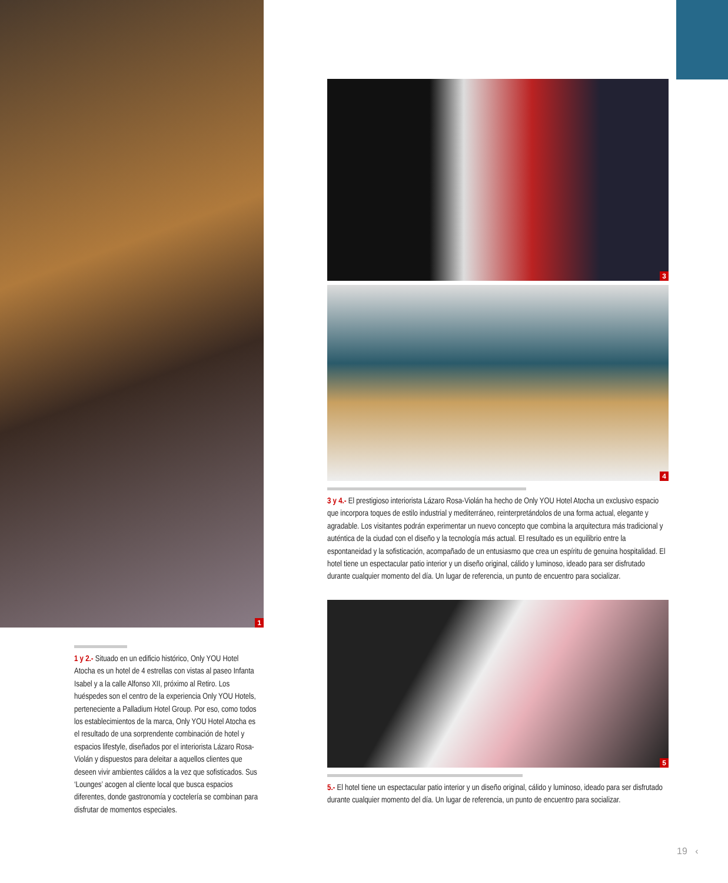1
1 y 2.- Situado en un edificio histórico, Only YOU Hotel Atocha es un hotel de 4 estrellas con vistas al paseo Infanta Isabel y a la calle Alfonso XII, próximo al Retiro. Los huéspedes son el centro de la experiencia Only YOU Hotels, perteneciente a Palladium Hotel Group. Por eso, como todos los establecimientos de la marca, Only YOU Hotel Atocha es el resultado de una sorprendente combinación de hotel y espacios lifestyle, diseñados por el interiorista Lázaro Rosa-Violán y dispuestos para deleitar a aquellos clientes que deseen vivir ambientes cálidos a la vez que sofisticados. Sus ‘Lounges’ acogen al cliente local que busca espacios diferentes, donde gastronomía y coctelería se combinan para disfrutar de momentos especiales.
3
4
3 y 4.- El prestigioso interiorista Lázaro Rosa-Violán ha hecho de Only YOU Hotel Atocha un exclusivo espacio que incorpora toques de estilo industrial y mediterráneo, reinterpretándolos de una forma actual, elegante y agradable. Los visitantes podrán experimentar un nuevo concepto que combina la arquitectura más tradicional y auténtica de la ciudad con el diseño y la tecnología más actual. El resultado es un equilibrio entre la espontaneidad y la sofisticación, acompañado de un entusiasmo que crea un espíritu de genuina hospitalidad. El hotel tiene un espectacular patio interior y un diseño original, cálido y luminoso, ideado para ser disfrutado durante cualquier momento del día. Un lugar de referencia, un punto de encuentro para socializar.
5
5.- El hotel tiene un espectacular patio interior y un diseño original, cálido y luminoso, ideado para ser disfrutado durante cualquier momento del día. Un lugar de referencia, un punto de encuentro para socializar.
19 ‹